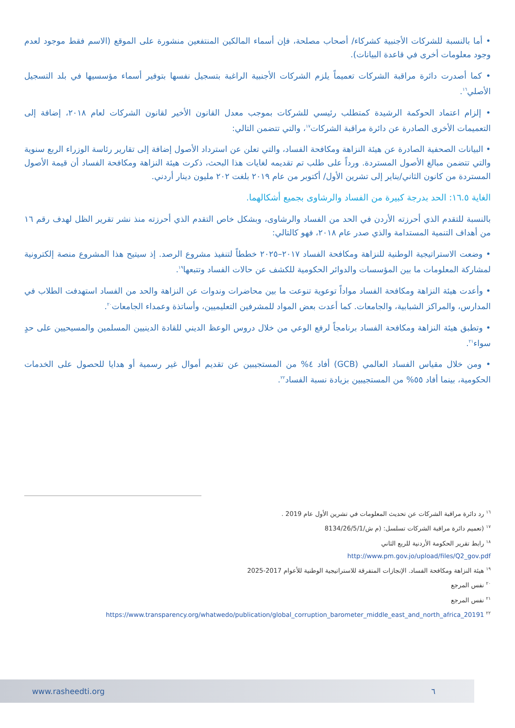• أما بالنسبة للشركات الأجنبية كشركاء/ أصحاب مصلحة، فإن أسماء المالكين المنتفعين منشورة على الموقع (الاسم فقط موجود لعدم وجود معلومات أخرى في قاعدة البيانات).
• كما أصدرت دائرة مراقبة الشركات تعميماً يلزم الشركات الأجنبية الراغبة بتسجيل نفسها بتوفير أسماء مؤسسيها في بلد التسجيل الأصلي<sup>١٦</sup>.
• إلزام اعتماد الحوكمة الرشيدة كمتطلب رئيسي للشركات بموجب معدل القانون الأخير لقانون الشركات لعام ٢٠١٨، إضافة إلى التعميمات الأخرى الصادرة عن دائرة مراقبة الشركات<sup>١٧</sup>، والتي تتضمن التالي:
• البيانات الصحفية الصادرة عن هيئة النزاهة ومكافحة الفساد، والتي تعلن عن استرداد الأصول إضافة إلى تقارير رئاسة الوزراء الربع سنوية والتي تتضمن مبالغ الأصول المستردة. ورداً على طلب تم تقديمه لغايات هذا البحث، ذكرت هيئة النزاهة ومكافحة الفساد أن قيمة الأصول المستردة من كانون الثاني/يناير إلى تشرين الأول/ أكتوبر من عام ٢٠١٩ بلغت ٢٠٢ مليون دينار أردني.
الغاية ١٦.٥: الحد بدرجة كبيرة من الفساد والرشاوى بجميع أشكالهما.
بالنسبة للتقدم الذي أحرزته الأردن في الحد من الفساد والرشاوى، وبشكل خاص التقدم الذي أحرزته منذ نشر تقرير الظل لهدف رقم ١٦ من أهداف التنمية المستدامة والذي صدر عام ٢٠١٨، فهو كالتالي:
• وضعت الاستراتيجية الوطنية للنزاهة ومكافحة الفساد ٢٠١٧–٢٠٢٥ خططاً لتنفيذ مشروع الرصد. إذ سيتيح هذا المشروع منصة إلكترونية لمشاركة المعلومات ما بين المؤسسات والدوائر الحكومية للكشف عن حالات الفساد وتتبعها<sup>١٩</sup>.
• وأعدت هيئة النزاهة ومكافحة الفساد مواداً توعوية تنوعت ما بين محاضرات وندوات عن النزاهة والحد من الفساد استهدفت الطلاب في المدارس، والمراكز الشبابية، والجامعات. كما أعدت بعض المواد للمشرفين التعليميين، وأساتذة وعمداء الجامعات<sup>٢٠</sup>.
• وتطبق هيئة النزاهة ومكافحة الفساد برنامجاً لرفع الوعي من خلال دروس الوعظ الديني للقادة الدينيين المسلمين والمسيحيين على حدٍ سواء<sup>٢١</sup>.
• ومن خلال مقياس الفساد العالمي (GCB) أفاد ٤% من المستجيبين عن تقديم أموال غير رسمية أو هدايا للحصول على الخدمات الحكومية، بينما أفاد ٥٥% من المستجيبين بزيادة نسبة الفساد<sup>٢٢</sup>.
<sup>١٦</sup> رد دائرة مراقبة الشركات عن تحديث المعلومات في تشرين الأول عام 2019 .
<sup>١٧</sup> (تعميم دائرة مراقبة الشركات تسلسل: (م ش/8134/26/5/1
<sup>١٨</sup> رابط تقرير الحكومة الأردنية للربع الثاني
http://www.pm.gov.jo/upload/files/Q2_gov.pdf
<sup>١٩</sup> هيئة النزاهة ومكافحة الفساد. الإنجازات المتفرقة للاستراتيجية الوطنية للأعوام 2017-2025
<sup>٢٠</sup> نفس المرجع
<sup>٢١</sup> نفس المرجع
<sup>٢٢</sup> https://www.transparency.org/whatwedo/publication/global_corruption_barometer_middle_east_and_north_africa_20191
www.rasheedti.org ٦